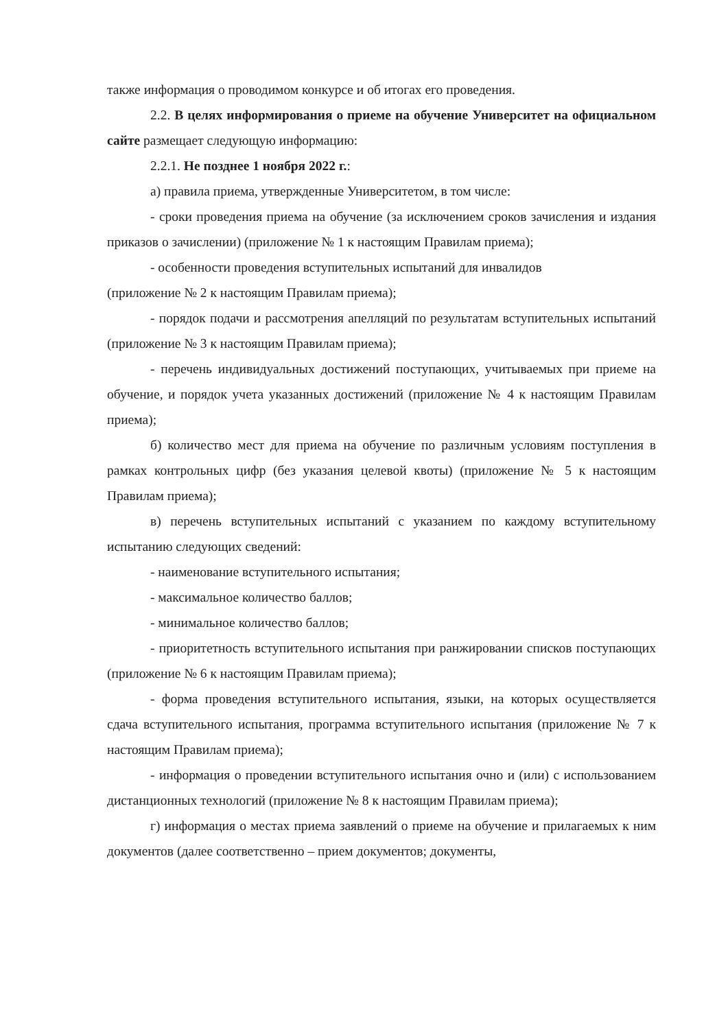также информация о проводимом конкурсе и об итогах его проведения.
2.2. В целях информирования о приеме на обучение Университет на официальном сайте размещает следующую информацию:
2.2.1. Не позднее 1 ноября 2022 г.:
а) правила приема, утвержденные Университетом, в том числе:
- сроки проведения приема на обучение (за исключением сроков зачисления и издания приказов о зачислении) (приложение № 1 к настоящим Правилам приема);
- особенности проведения вступительных испытаний для инвалидов
(приложение № 2 к настоящим Правилам приема);
- порядок подачи и рассмотрения апелляций по результатам вступительных испытаний (приложение № 3 к настоящим Правилам приема);
- перечень индивидуальных достижений поступающих, учитываемых при приеме на обучение, и порядок учета указанных достижений (приложение № 4 к настоящим Правилам приема);
б) количество мест для приема на обучение по различным условиям поступления в рамках контрольных цифр (без указания целевой квоты) (приложение № 5 к настоящим Правилам приема);
в) перечень вступительных испытаний с указанием по каждому вступительному испытанию следующих сведений:
- наименование вступительного испытания;
- максимальное количество баллов;
- минимальное количество баллов;
- приоритетность вступительного испытания при ранжировании списков поступающих (приложение № 6 к настоящим Правилам приема);
- форма проведения вступительного испытания, языки, на которых осуществляется сдача вступительного испытания, программа вступительного испытания (приложение № 7 к настоящим Правилам приема);
- информация о проведении вступительного испытания очно и (или) с использованием дистанционных технологий (приложение № 8 к настоящим Правилам приема);
г) информация о местах приема заявлений о приеме на обучение и прилагаемых к ним документов (далее соответственно – прием документов; документы,